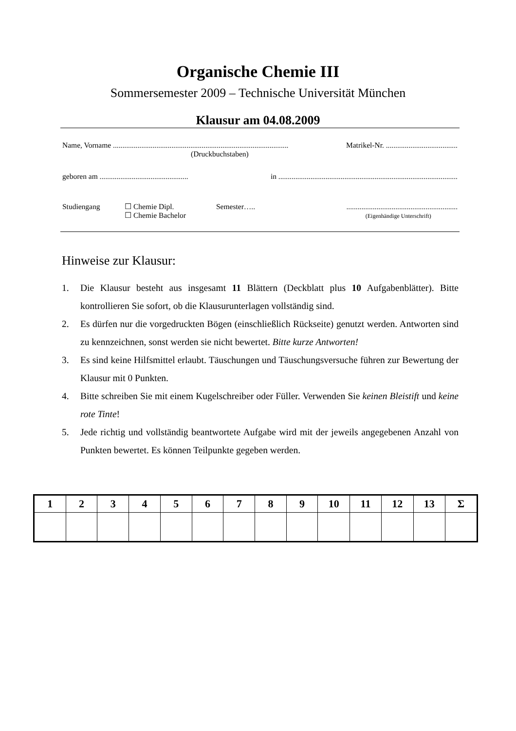Organische Chemie III
Sommersemester 2009 – Technische Universität München
Klausur am 04.08.2009
Name, Vorname ............................................................................................. Matrikel-Nr. ......................................
(Druckbuchstaben)
geboren am ............................................... in ...............................................................................................
Studiengang ☐ Chemie Dipl.
☐ Chemie Bachelor
Semester….. ...........................................................
(Eigenhändige Unterschrift)
Hinweise zur Klausur:
1. Die Klausur besteht aus insgesamt 11 Blättern (Deckblatt plus 10 Aufgabenblätter). Bitte kontrollieren Sie sofort, ob die Klausurunterlagen vollständig sind.
2. Es dürfen nur die vorgedruckten Bögen (einschließlich Rückseite) genutzt werden. Antworten sind zu kennzeichnen, sonst werden sie nicht bewertet. Bitte kurze Antworten!
3. Es sind keine Hilfsmittel erlaubt. Täuschungen und Täuschungsversuche führen zur Bewertung der Klausur mit 0 Punkten.
4. Bitte schreiben Sie mit einem Kugelschreiber oder Füller. Verwenden Sie keinen Bleistift und keine rote Tinte!
5. Jede richtig und vollständig beantwortete Aufgabe wird mit der jeweils angegebenen Anzahl von Punkten bewertet. Es können Teilpunkte gegeben werden.
| 1 | 2 | 3 | 4 | 5 | 6 | 7 | 8 | 9 | 10 | 11 | 12 | 13 | Σ |
| --- | --- | --- | --- | --- | --- | --- | --- | --- | --- | --- | --- | --- | --- |